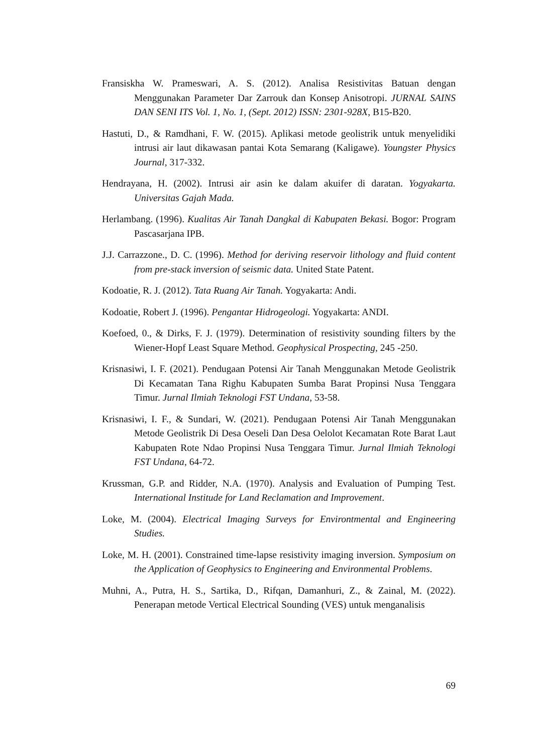Fransiskha W. Prameswari, A. S. (2012). Analisa Resistivitas Batuan dengan Menggunakan Parameter Dar Zarrouk dan Konsep Anisotropi. JURNAL SAINS DAN SENI ITS Vol. 1, No. 1, (Sept. 2012) ISSN: 2301-928X, B15-B20.
Hastuti, D., & Ramdhani, F. W. (2015). Aplikasi metode geolistrik untuk menyelidiki intrusi air laut dikawasan pantai Kota Semarang (Kaligawe). Youngster Physics Journal, 317-332.
Hendrayana, H. (2002). Intrusi air asin ke dalam akuifer di daratan. Yogyakarta. Universitas Gajah Mada.
Herlambang. (1996). Kualitas Air Tanah Dangkal di Kabupaten Bekasi. Bogor: Program Pascasarjana IPB.
J.J. Carrazzone., D. C. (1996). Method for deriving reservoir lithology and fluid content from pre-stack inversion of seismic data. United State Patent.
Kodoatie, R. J. (2012). Tata Ruang Air Tanah. Yogyakarta: Andi.
Kodoatie, Robert J. (1996). Pengantar Hidrogeologi. Yogyakarta: ANDI.
Koefoed, 0., & Dirks, F. J. (1979). Determination of resistivity sounding filters by the Wiener-Hopf Least Square Method. Geophysical Prospecting, 245 -250.
Krisnasiwi, I. F. (2021). Pendugaan Potensi Air Tanah Menggunakan Metode Geolistrik Di Kecamatan Tana Righu Kabupaten Sumba Barat Propinsi Nusa Tenggara Timur. Jurnal Ilmiah Teknologi FST Undana, 53-58.
Krisnasiwi, I. F., & Sundari, W. (2021). Pendugaan Potensi Air Tanah Menggunakan Metode Geolistrik Di Desa Oeseli Dan Desa Oelolot Kecamatan Rote Barat Laut Kabupaten Rote Ndao Propinsi Nusa Tenggara Timur. Jurnal Ilmiah Teknologi FST Undana, 64-72.
Krussman, G.P. and Ridder, N.A. (1970). Analysis and Evaluation of Pumping Test. International Institude for Land Reclamation and Improvement.
Loke, M. (2004). Electrical Imaging Surveys for Environtmental and Engineering Studies.
Loke, M. H. (2001). Constrained time-lapse resistivity imaging inversion. Symposium on the Application of Geophysics to Engineering and Environmental Problems.
Muhni, A., Putra, H. S., Sartika, D., Rifqan, Damanhuri, Z., & Zainal, M. (2022). Penerapan metode Vertical Electrical Sounding (VES) untuk menganalisis
69